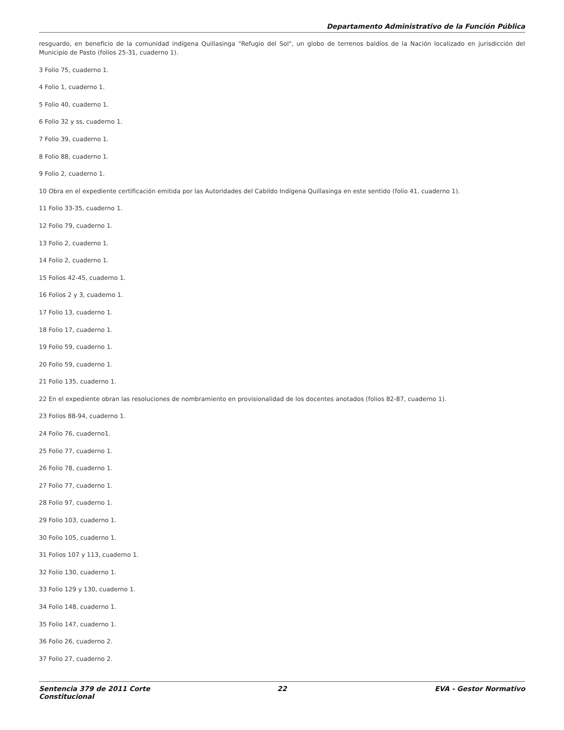Departamento Administrativo de la Función Pública
resguardo, en beneficio de la comunidad indígena Quillasinga "Refugio del Sol", un globo de terrenos baldíos de la Nación localizado en jurisdicción del Municipio de Pasto (folios 25-31, cuaderno 1).
3 Folio 75, cuaderno 1.
4 Folio 1, cuaderno 1.
5 Folio 40, cuaderno 1.
6 Folio 32 y ss, cuaderno 1.
7 Folio 39, cuaderno 1.
8 Folio 88, cuaderno 1.
9 Folio 2, cuaderno 1.
10 Obra en el expediente certificación emitida por las Autoridades del Cabildo Indígena Quillasinga en este sentido (folio 41, cuaderno 1).
11 Folio 33-35, cuaderno 1.
12 Folio 79, cuaderno 1.
13 Folio 2, cuaderno 1.
14 Folio 2, cuaderno 1.
15 Folios 42-45, cuaderno 1.
16 Folios 2 y 3, cuaderno 1.
17 Folio 13, cuaderno 1.
18 Folio 17, cuaderno 1.
19 Folio 59, cuaderno 1.
20 Folio 59, cuaderno 1.
21 Folio 135, cuaderno 1.
22 En el expediente obran las resoluciones de nombramiento en provisionalidad de los docentes anotados (folios 82-87, cuaderno 1).
23 Folios 88-94, cuaderno 1.
24 Folio 76, cuaderno1.
25 Folio 77, cuaderno 1.
26 Folio 78, cuaderno 1.
27 Folio 77, cuaderno 1.
28 Folio 97, cuaderno 1.
29 Folio 103, cuaderno 1.
30 Folio 105, cuaderno 1.
31 Folios 107 y 113, cuaderno 1.
32 Folio 130, cuaderno 1.
33 Folio 129 y 130, cuaderno 1.
34 Folio 148, cuaderno 1.
35 Folio 147, cuaderno 1.
36 Folio 26, cuaderno 2.
37 Folio 27, cuaderno 2.
Sentencia 379 de 2011 Corte Constitucional
22 EVA - Gestor Normativo